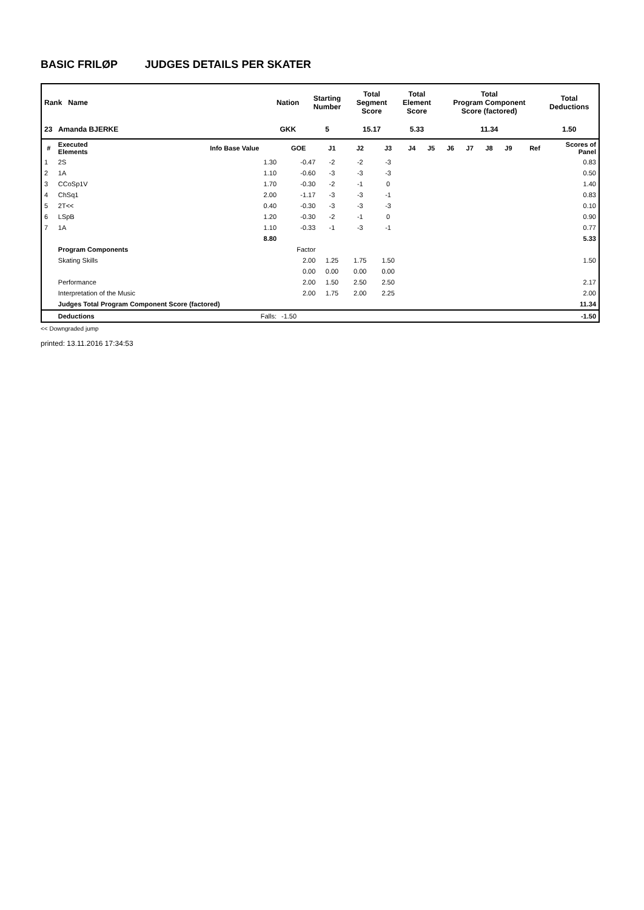BASIC FRILØP JUDGES DETAILS PER SKATER
| Rank Name | | Nation | Starting Number | Total Segment Score | Total Element Score | Total Program Component Score (factored) | Total Deductions |
| 23 Amanda BJERKE | | GKK | 5 | 15.17 | 5.33 | 11.34 | 1.50 |
| # | Executed Elements | Info Base Value | GOE | J1 | J2 | J3 | J4 | J5 | J6 | J7 | J8 | J9 | Ref | Scores of Panel |
| --- | --- | --- | --- | --- | --- | --- | --- | --- | --- | --- | --- | --- | --- | --- |
| 1 | 2S | 1.30 | -0.47 | -2 | -2 | -3 | | | | | | | | 0.83 |
| 2 | 1A | 1.10 | -0.60 | -3 | -3 | -3 | | | | | | | | 0.50 |
| 3 | CCoSp1V | 1.70 | -0.30 | -2 | -1 | 0 | | | | | | | | 1.40 |
| 4 | ChSq1 | 2.00 | -1.17 | -3 | -3 | -1 | | | | | | | | 0.83 |
| 5 | 2T<< | 0.40 | -0.30 | -3 | -3 | -3 | | | | | | | | 0.10 |
| 6 | LSpB | 1.20 | -0.30 | -2 | -1 | 0 | | | | | | | | 0.90 |
| 7 | 1A | 1.10 | -0.33 | -1 | -3 | -1 | | | | | | | | 0.77 |
| | | 8.80 | | | | | | | | | | | | 5.33 |
| | Program Components | | Factor | | | | | | | | | | | |
| | Skating Skills | | 2.00 | 1.25 | 1.75 | 1.50 | | | | | | | | 1.50 |
| | | | 0.00 | 0.00 | 0.00 | 0.00 | | | | | | | | |
| | Performance | | 2.00 | 1.50 | 2.50 | 2.50 | | | | | | | | 2.17 |
| | Interpretation of the Music | | 2.00 | 1.75 | 2.00 | 2.25 | | | | | | | | 2.00 |
| | Judges Total Program Component Score (factored) | | | | | | | | | | | | | 11.34 |
| | Deductions | Falls: | -1.50 | | | | | | | | | | | -1.50 |
<< Downgraded jump
printed: 13.11.2016 17:34:53